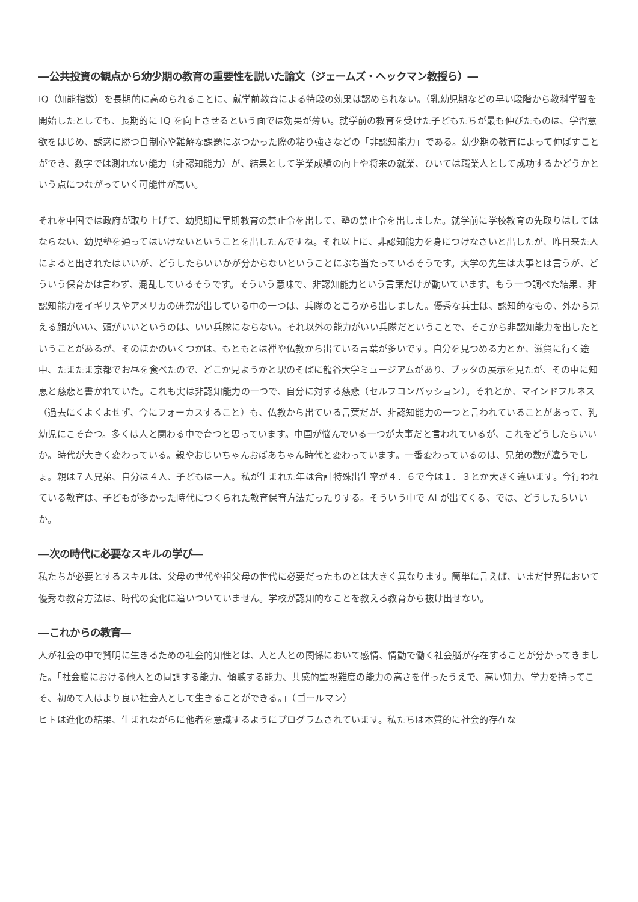―公共投資の観点から幼少期の教育の重要性を説いた論文（ジェームズ・ヘックマン教授ら）―
IQ（知能指数）を長期的に高められることに、就学前教育による特段の効果は認められない。（乳幼児期などの早い段階から教科学習を開始したとしても、長期的に IQ を向上させるという面では効果が薄い。就学前の教育を受けた子どもたちが最も伸びたものは、学習意欲をはじめ、誘惑に勝つ自制心や難解な課題にぶつかった際の粘り強さなどの「非認知能力」である。幼少期の教育によって伸ばすことができ、数字では測れない能力（非認知能力）が、結果として学業成績の向上や将来の就業、ひいては職業人として成功するかどうかという点につながっていく可能性が高い。
それを中国では政府が取り上げて、幼児期に早期教育の禁止令を出して、塾の禁止令を出しました。就学前に学校教育の先取りはしてはならない、幼児塾を通ってはいけないということを出したんですね。それ以上に、非認知能力を身につけなさいと出したが、昨日来た人によると出されたはいいが、どうしたらいいかが分からないということにぶち当たっているそうです。大学の先生は大事とは言うが、どういう保育かは言わず、混乱しているそうです。そういう意味で、非認知能力という言葉だけが動いています。もう一つ調べた結果、非認知能力をイギリスやアメリカの研究が出している中の一つは、兵隊のところから出しました。優秀な兵士は、認知的なもの、外から見える顔がいい、頭がいいというのは、いい兵隊にならない。それ以外の能力がいい兵隊だということで、そこから非認知能力を出したということがあるが、そのほかのいくつかは、もともとは禅や仏教から出ている言葉が多いです。自分を見つめる力とか、滋賀に行く途中、たまたま京都でお昼を食べたので、どこか見ようかと駅のそばに龍谷大学ミュージアムがあり、ブッタの展示を見たが、その中に知恵と慈悲と書かれていた。これも実は非認知能力の一つで、自分に対する慈悲（セルフコンパッション）。それとか、マインドフルネス（過去にくよくよせず、今にフォーカスすること）も、仏教から出ている言葉だが、非認知能力の一つと言われていることがあって、乳幼児にこそ育つ。多くは人と関わる中で育つと思っています。中国が悩んでいる一つが大事だと言われているが、これをどうしたらいいか。時代が大きく変わっている。親やおじいちゃんおばあちゃん時代と変わっています。一番変わっているのは、兄弟の数が違うでしょ。親は７人兄弟、自分は４人、子どもは一人。私が生まれた年は合計特殊出生率が４．６で今は１．３とか大きく違います。今行われている教育は、子どもが多かった時代につくられた教育保育方法だったりする。そういう中で AI が出てくる、では、どうしたらいいか。
―次の時代に必要なスキルの学び―
私たちが必要とするスキルは、父母の世代や祖父母の世代に必要だったものとは大きく異なります。簡単に言えば、いまだ世界において優秀な教育方法は、時代の変化に追いついていません。学校が認知的なことを教える教育から抜け出せない。
―これからの教育―
人が社会の中で賢明に生きるための社会的知性とは、人と人との関係において感情、情動で働く社会脳が存在することが分かってきました。「社会脳における他人との同調する能力、傾聴する能力、共感的監視難度の能力の高さを伴ったうえで、高い知力、学力を持ってこそ、初めて人はより良い社会人として生きることができる。」（ゴールマン）
ヒトは進化の結果、生まれながらに他者を意識するようにプログラムされています。私たちは本質的に社会的存在な